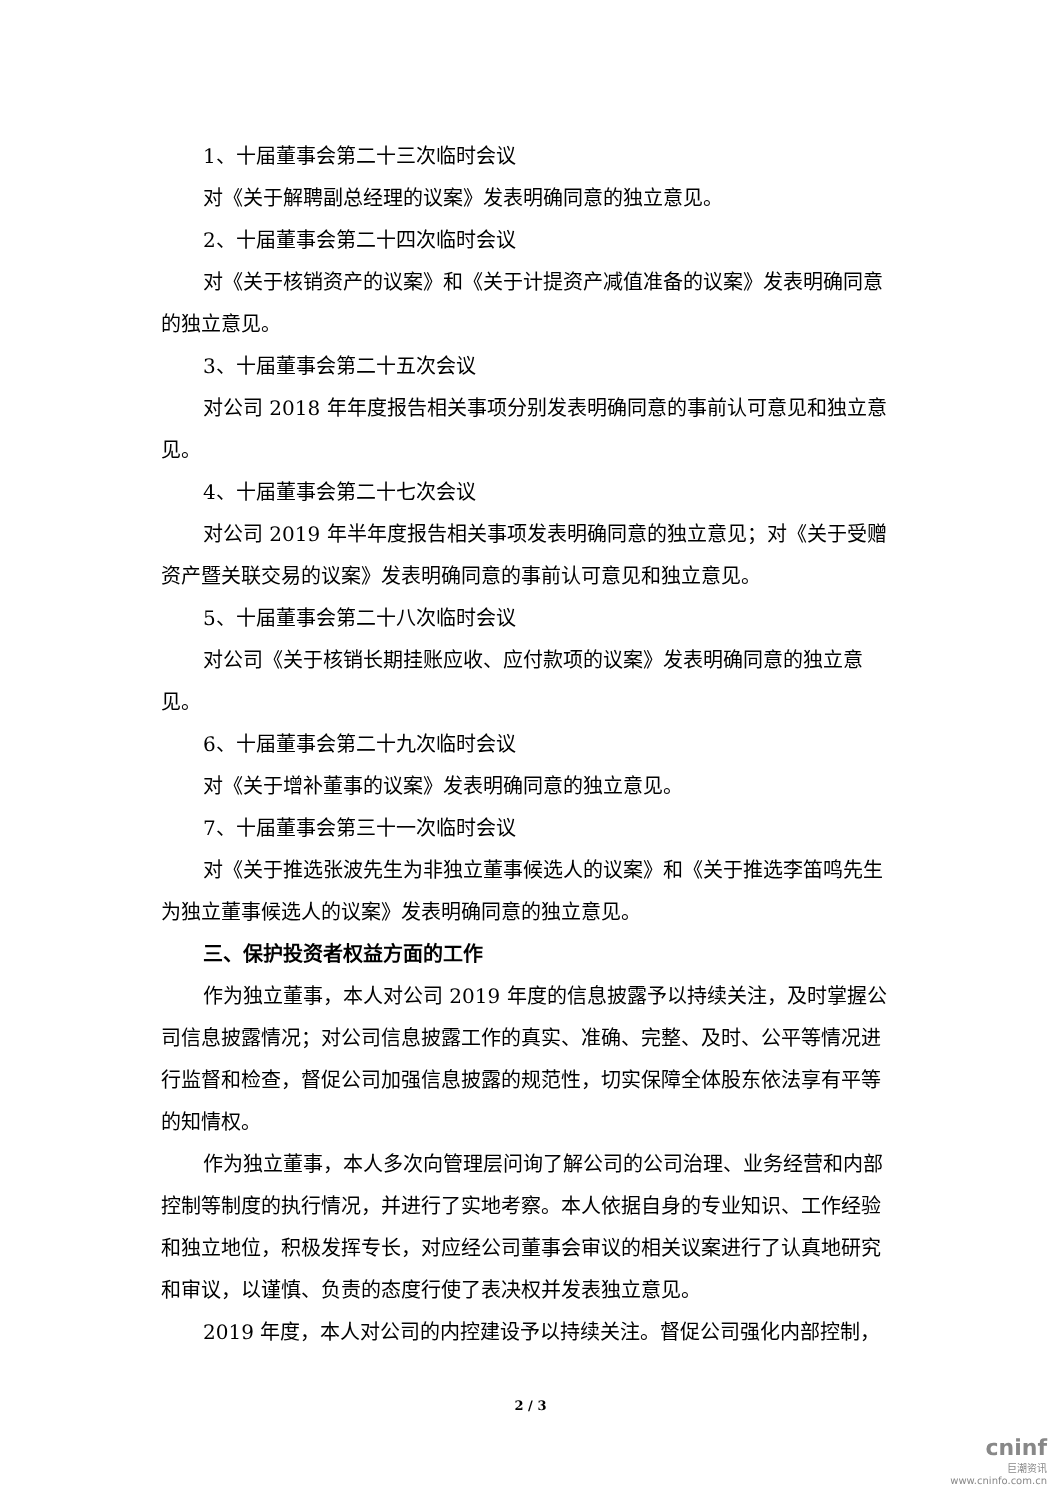1、十届董事会第二十三次临时会议
对《关于解聘副总经理的议案》发表明确同意的独立意见。
2、十届董事会第二十四次临时会议
对《关于核销资产的议案》和《关于计提资产减值准备的议案》发表明确同意的独立意见。
3、十届董事会第二十五次会议
对公司 2018 年年度报告相关事项分别发表明确同意的事前认可意见和独立意见。
4、十届董事会第二十七次会议
对公司 2019 年半年度报告相关事项发表明确同意的独立意见；对《关于受赠资产暨关联交易的议案》发表明确同意的事前认可意见和独立意见。
5、十届董事会第二十八次临时会议
对公司《关于核销长期挂账应收、应付款项的议案》发表明确同意的独立意见。
6、十届董事会第二十九次临时会议
对《关于增补董事的议案》发表明确同意的独立意见。
7、十届董事会第三十一次临时会议
对《关于推选张波先生为非独立董事候选人的议案》和《关于推选李笛鸣先生为独立董事候选人的议案》发表明确同意的独立意见。
三、保护投资者权益方面的工作
作为独立董事，本人对公司 2019 年度的信息披露予以持续关注，及时掌握公司信息披露情况；对公司信息披露工作的真实、准确、完整、及时、公平等情况进行监督和检查，督促公司加强信息披露的规范性，切实保障全体股东依法享有平等的知情权。
作为独立董事，本人多次向管理层问询了解公司的公司治理、业务经营和内部控制等制度的执行情况，并进行了实地考察。本人依据自身的专业知识、工作经验和独立地位，积极发挥专长，对应经公司董事会审议的相关议案进行了认真地研究和审议，以谨慎、负责的态度行使了表决权并发表独立意见。
2019 年度，本人对公司的内控建设予以持续关注。督促公司强化内部控制，
2 / 3
cninf
巨潮资讯
www.cninfo.com.cn